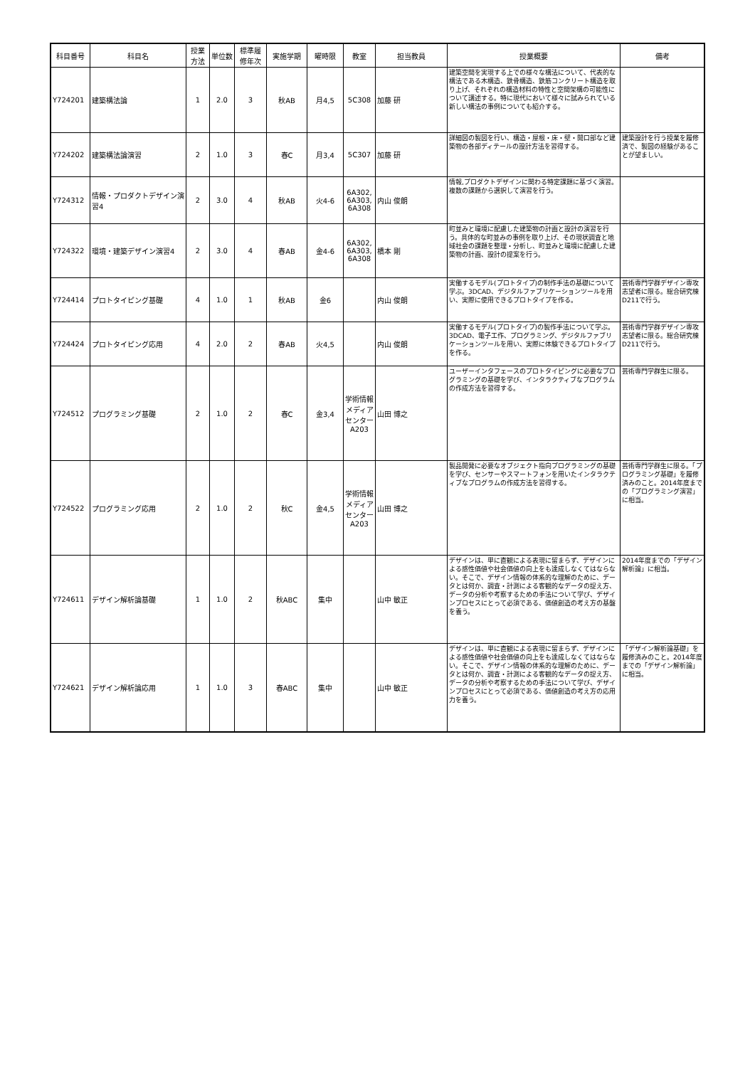| 科目番号 | 科目名 | 授業 方法 | 単位数 | 標準履 修年次 | 実施学期 | 曜時限 | 教室 | 担当教員 | 授業概要 | 備考 |
| --- | --- | --- | --- | --- | --- | --- | --- | --- | --- | --- |
| Y724201 | 建築構法論 | 1 | 2.0 | 3 | 秋AB | 月4,5 | 5C308 | 加藤 研 | 建築空間を実現する上での様々な構法について、代表的な構法である木構造、鉄骨構造、鉄筋コンクリート構造を取り上げ、それぞれの構造材料の特性と空間架構の可能性について講述する。特に現代において様々に試みられている新しい構法の事例についても紹介する。 | |
| Y724202 | 建築構法論演習 | 2 | 1.0 | 3 | 春C | 月3,4 | 5C307 | 加藤 研 | 詳細図の製図を行い、構造・屋根・床・壁・開口部など建築物の各部ディテールの設計方法を習得する。 | 建築設計を行う授業を履修済で、製図の経験があることが望ましい。 |
| Y724312 | 情報・プロダクトデザイン演習4 | 2 | 3.0 | 4 | 秋AB | 火4-6 | 6A302, 6A303, 6A308 | 内山 俊朗 | 情報,プロダクトデザインに関わる特定課題に基づく演習。複数の課題から選択して演習を行う。 | |
| Y724322 | 環境・建築デザイン演習4 | 2 | 3.0 | 4 | 春AB | 金4-6 | 6A302, 6A303, 6A308 | 橋本 剛 | 町並みと環境に配慮した建築物の計画と設計の演習を行う。具体的な町並みの事例を取り上げ、その現状調査と地域社会の課題を整理・分析し、町並みと環境に配慮した建築物の計画、設計の提案を行う。 | |
| Y724414 | プロトタイピング基礎 | 4 | 1.0 | 1 | 秋AB | 金6 | | 内山 俊朗 | 実働するモデル(プロトタイプ)の制作手法の基礎について学ぶ。3DCAD、デジタルファブリケーションツールを用い、実際に使用できるプロトタイプを作る。 | 芸術専門学群デザイン専攻志望者に限る。総合研究棟D211で行う。 |
| Y724424 | プロトタイピング応用 | 4 | 2.0 | 2 | 春AB | 火4,5 | | 内山 俊朗 | 実働するモデル(プロトタイプ)の製作手法について学ぶ。3DCAD、電子工作、プログラミング、デジタルファブリケーションツールを用い、実際に体験できるプロトタイプを作る。 | 芸術専門学群デザイン専攻志望者に限る。総合研究棟D211で行う。 |
| Y724512 | プログラミング基礎 | 2 | 1.0 | 2 | 春C | 金3,4 | 学術情報メディアセンターA203 | 山田 博之 | ユーザーインタフェースのプロトタイピングに必要なプログラミングの基礎を学び、インタラクティブなプログラムの作成方法を習得する。 | 芸術専門学群生に限る。 |
| Y724522 | プログラミング応用 | 2 | 1.0 | 2 | 秋C | 金4,5 | 学術情報メディアセンターA203 | 山田 博之 | 製品開発に必要なオブジェクト指向プログラミングの基礎を学び、センサーやスマートフォンを用いたインタラクティブなプログラムの作成方法を習得する。 | 芸術専門学群生に限る。「プログラミング基礎」を履修済みのこと。2014年度までの「プログラミング演習」に相当。 |
| Y724611 | デザイン解析論基礎 | 1 | 1.0 | 2 | 秋ABC | 集中 | | 山中 敏正 | デザインは、単に直観による表現に留まらず、デザインによる感性価値や社会価値の向上をも達成しなくてはならない。そこで、デザイン情報の体系的な理解のために、データとは何か、調査・計測による客観的なデータの捉え方、データの分析や考察するための手法について学び、デザインプロセスにとって必須である、価値創造の考え方の基盤を養う。 | 2014年度までの「デザイン解析論」に相当。 |
| Y724621 | デザイン解析論応用 | 1 | 1.0 | 3 | 春ABC | 集中 | | 山中 敏正 | デザインは、単に直観による表現に留まらず、デザインによる感性価値や社会価値の向上をも達成しなくてはならない。そこで、デザイン情報の体系的な理解のために、データとは何か、調査・計測による客観的なデータの捉え方、データの分析や考察するための手法について学び、デザインプロセスにとって必須である、価値創造の考え方の応用力を養う。 | 「デザイン解析論基礎」を履修済みのこと。2014年度までの「デザイン解析論」に相当。 |